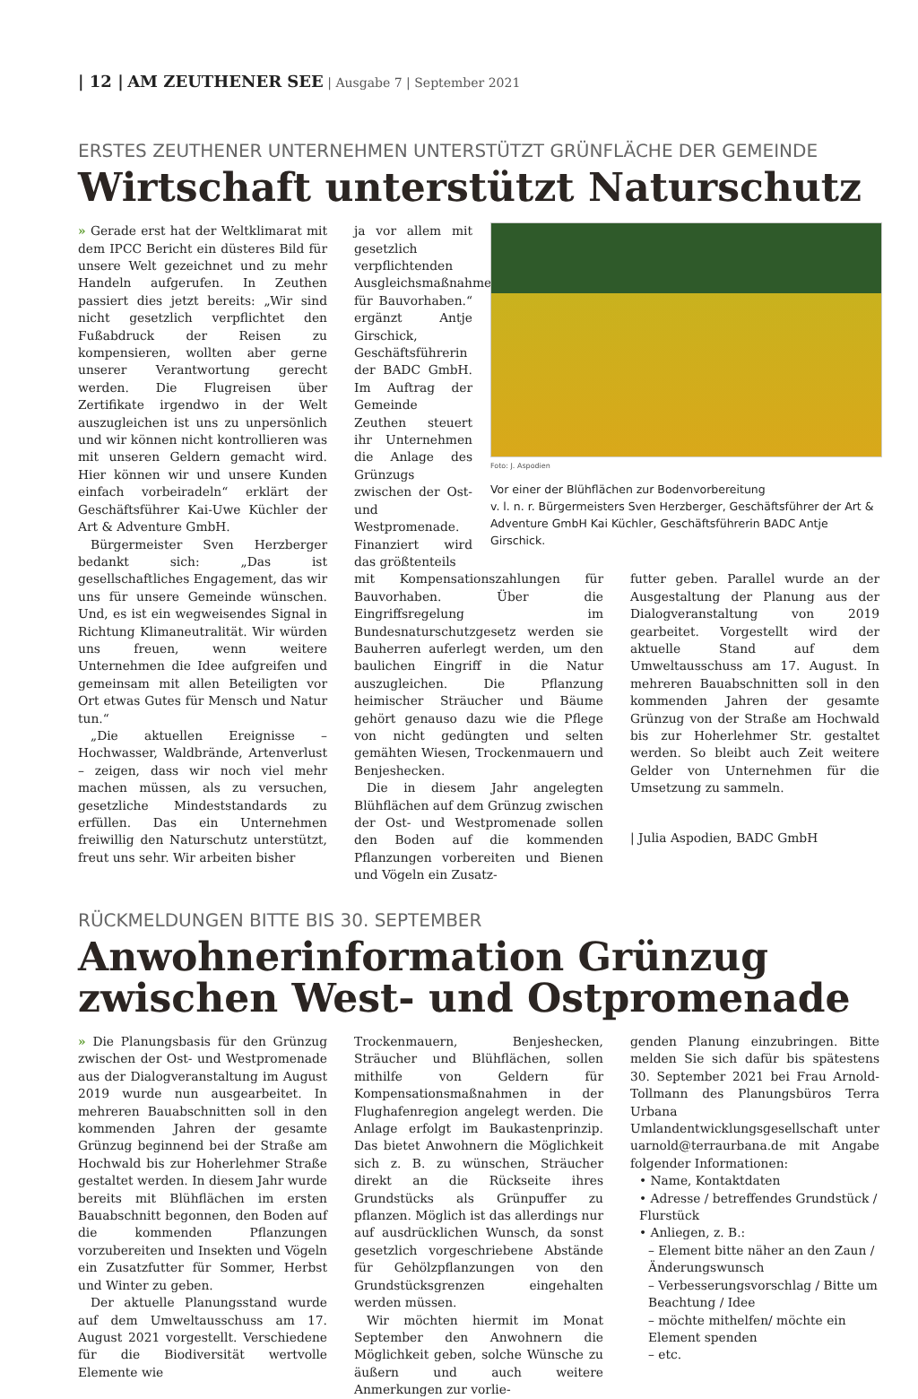| 12 | AM ZEUTHENER SEE | Ausgabe 7 | September 2021
ERSTES ZEUTHENER UNTERNEHMEN UNTERSTÜTZT GRÜNFLÄCHE DER GEMEINDE
Wirtschaft unterstützt Naturschutz
» Gerade erst hat der Weltklimarat mit dem IPCC Bericht ein düsteres Bild für unsere Welt gezeichnet und zu mehr Handeln aufgerufen. In Zeuthen passiert dies jetzt bereits: „Wir sind nicht gesetzlich verpflichtet den Fußabdruck der Reisen zu kompensieren, wollten aber gerne unserer Verantwortung gerecht werden. Die Flugreisen über Zertifikate irgendwo in der Welt auszugleichen ist uns zu unpersönlich und wir können nicht kontrollieren was mit unseren Geldern gemacht wird. Hier können wir und unsere Kunden einfach vorbeiradeln“ erklärt der Geschäftsführer Kai-Uwe Küchler der Art & Adventure GmbH.
Bürgermeister Sven Herzberger bedankt sich: „Das ist gesellschaftliches Engagement, das wir uns für unsere Gemeinde wünschen. Und, es ist ein wegweisendes Signal in Richtung Klimaneutralität. Wir würden uns freuen, wenn weitere Unternehmen die Idee aufgreifen und gemeinsam mit allen Beteiligten vor Ort etwas Gutes für Mensch und Natur tun.“
„Die aktuellen Ereignisse – Hochwasser, Waldbrände, Artenverlust – zeigen, dass wir noch viel mehr machen müssen, als zu versuchen, gesetzliche Mindeststandards zu erfüllen. Das ein Unternehmen freiwillig den Naturschutz unterstützt, freut uns sehr. Wir arbeiten bisher
ja vor allem mit gesetzlich verpflichtenden Ausgleichsmaßnahmen für Bauvorhaben.“ ergänzt Antje Girschick, Geschäftsführerin der BADC GmbH. Im Auftrag der Gemeinde Zeuthen steuert ihr Unternehmen die Anlage des Grünzugs zwischen der Ost- und Westpromenade. Finanziert wird das größtenteils
Foto: J. Aspodien
Vor einer der Blühflächen zur Bodenvorbereitung
v. l. n. r. Bürgermeisters Sven Herzberger, Geschäftsführer der Art & Adventure GmbH Kai Küchler, Geschäftsführerin BADC Antje Girschick.
mit Kompensationszahlungen für Bauvorhaben. Über die Eingriffsregelung im Bundesnaturschutzgesetz werden sie Bauherren auferlegt werden, um den baulichen Eingriff in die Natur auszugleichen. Die Pflanzung heimischer Sträucher und Bäume gehört genauso dazu wie die Pflege von nicht gedüngten und selten gemähten Wiesen, Trockenmauern und Benjeshecken.
Die in diesem Jahr angelegten Blühflächen auf dem Grünzug zwischen der Ost- und Westpromenade sollen den Boden auf die kommenden Pflanzungen vorbereiten und Bienen und Vögeln ein Zusatz-
futter geben. Parallel wurde an der Ausgestaltung der Planung aus der Dialogveranstaltung von 2019 gearbeitet. Vorgestellt wird der aktuelle Stand auf dem Umweltausschuss am 17. August. In mehreren Bauabschnitten soll in den kommenden Jahren der gesamte Grünzug von der Straße am Hochwald bis zur Hoherlehmer Str. gestaltet werden. So bleibt auch Zeit weitere Gelder von Unternehmen für die Umsetzung zu sammeln.
| Julia Aspodien, BADC GmbH
RÜCKMELDUNGEN BITTE BIS 30. SEPTEMBER
Anwohnerinformation Grünzug
zwischen West- und Ostpromenade
» Die Planungsbasis für den Grünzug zwischen der Ost- und Westpromenade aus der Dialogveranstaltung im August 2019 wurde nun ausgearbeitet. In mehreren Bauabschnitten soll in den kommenden Jahren der gesamte Grünzug beginnend bei der Straße am Hochwald bis zur Hoherlehmer Straße gestaltet werden. In diesem Jahr wurde bereits mit Blühflächen im ersten Bauabschnitt begonnen, den Boden auf die kommenden Pflanzungen vorzubereiten und Insekten und Vögeln ein Zusatzfutter für Sommer, Herbst und Winter zu geben.
Der aktuelle Planungsstand wurde auf dem Umweltausschuss am 17. August 2021 vorgestellt. Verschiedene für die Biodiversität wertvolle Elemente wie
Trockenmauern, Benjeshecken, Sträucher und Blühflächen, sollen mithilfe von Geldern für Kompensationsmaßnahmen in der Flughafenregion angelegt werden. Die Anlage erfolgt im Baukastenprinzip. Das bietet Anwohnern die Möglichkeit sich z. B. zu wünschen, Sträucher direkt an die Rückseite ihres Grundstücks als Grünpuffer zu pflanzen. Möglich ist das allerdings nur auf ausdrücklichen Wunsch, da sonst gesetzlich vorgeschriebene Abstände für Gehölzpflanzungen von den Grundstücksgrenzen eingehalten werden müssen.
Wir möchten hiermit im Monat September den Anwohnern die Möglichkeit geben, solche Wünsche zu äußern und auch weitere Anmerkungen zur vorlie-
genden Planung einzubringen. Bitte melden Sie sich dafür bis spätestens 30. September 2021 bei Frau Arnold-Tollmann des Planungsbüros Terra Urbana Umlandentwicklungsgesellschaft unter uarnold@terraurbana.de mit Angabe folgender Informationen:
• Name, Kontaktdaten
• Adresse / betreffendes Grundstück / Flurstück
• Anliegen, z. B.:
– Element bitte näher an den Zaun / Änderungswunsch
– Verbesserungsvorschlag / Bitte um Beachtung / Idee
– möchte mithelfen/ möchte ein Element spenden
– etc.